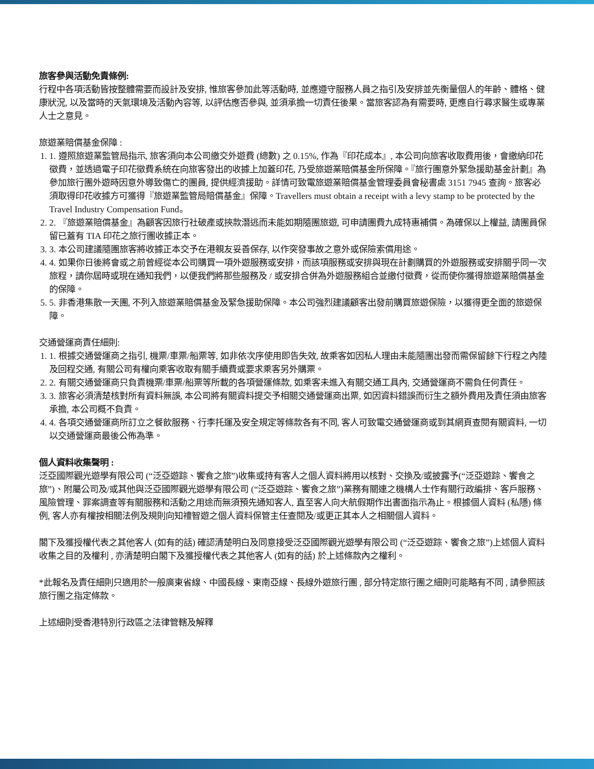旅客參與活動免責條例:
行程中各項活動皆按整體需要而設計及安排, 惟旅客參加此等活動時, 並應遵守服務人員之指引及安排並先衡量個人的年齡、體格、健康狀況, 以及當時的天氣環境及活動內容等, 以評估應否參與, 並須承擔一切責任後果。當旅客認為有需要時, 更應自行尋求醫生或專業人士之意見。
旅遊業賠償基金保障 :
1. 1. 遵照旅遊業監管局指示, 旅客須向本公司繳交外遊費 (總數) 之 0.15%, 作為『印花成本』, 本公司向旅客收取費用後，會繳納印花徵費，並透過電子印花徵費系統在向旅客發出的收據上加蓋印花, 乃受旅遊業賠償基金所保障。『旅行團意外緊急援助基金計劃』為參加旅行團外遊時因意外導致傷亡的團員, 提供經濟援助。詳情可致電旅遊業賠償基金管理委員會秘書處 3151 7945 查詢。旅客必須取得印花收據方可獲得『旅遊業監管局賠償基金』保障。Travellers must obtain a receipt with a levy stamp to be protected by the Travel Industry Compensation Fund。
2. 2. 『旅遊業賠償基金』為顧客因旅行社破產或挾款潛逃而未能如期隨團旅遊, 可申請團費九成特惠補償。為確保以上權益, 請團員保留已蓋有 TIA 印花之旅行團收據正本。
3. 3. 本公司建議隨團旅客將收據正本交予在港親友妥善保存, 以作突發事故之意外或保險索償用途。
4. 4. 如果你日後將會或之前曾經從本公司購買一項外遊服務或安排，而該項服務或安排與現在計劃購買的外遊服務或安排關乎同一次旅程，請你屆時或現在通知我們，以便我們將那些服務及 / 或安排合併為外遊服務組合並繳付徵費，從而使你獲得旅遊業賠償基金的保障。
5. 5. 非香港集散一天團, 不列入旅遊業賠償基金及緊急援助保障。本公司強烈建議顧客出發前購買旅遊保險，以獲得更全面的旅遊保障。
交通營運商責任細則:
1. 1. 根據交通營運商之指引, 機票/車票/船票等, 如非依次序使用即告失效, 故乘客如因私人理由未能隨團出發而需保留餘下行程之內陸及回程交通, 有關公司有權向乘客收取有關手續費或要求乘客另外購票。
2. 2. 有關交通營運商只負責機票/車票/船票等所載的各項營運條款, 如乘客未進入有關交通工具內, 交通營運商不需負任何責任。
3. 3. 旅客必須清楚核對所有資料無誤, 本公司將有關資料提交予相關交通營運商出票, 如因資料錯誤而衍生之額外費用及責任須由旅客承擔, 本公司概不負責。
4. 4. 各項交通營運商所訂立之餐飲服務、行李托運及安全規定等條款各有不同, 客人可致電交通營運商或到其網頁查閱有關資料, 一切以交通營運商最後公佈為準。
個人資料收集聲明 :
泛亞國際觀光遊學有限公司 (“泛亞遊踪、饗食之旅”)收集或持有客人之個人資料將用以核對、交換及/或披露予(“泛亞遊踪、饗食之旅”)、附屬公司及/或其他與泛亞國際觀光遊學有限公司 (“泛亞遊踪、饗食之旅”)業務有關連之機構人士作有關行政編排、客戶服務、風險管理、罪案調查等有關服務和活動之用途而無須預先通知客人, 直至客人向大航假期作出書面指示為止。根據個人資料 (私隱) 條例, 客人亦有權按相關法例及規則向知禮智遊之個人資料保管主任查閱及/或更正其本人之相關個人資料。
閣下及獲授權代表之其他客人 (如有的話) 確認清楚明白及同意接受泛亞國際觀光遊學有限公司 (“泛亞遊踪、饗食之旅”)上述個人資料收集之目的及權利 , 亦清楚明白閣下及獲授權代表之其他客人 (如有的話) 於上述條款內之權利。
*此報名及責任細則只適用於一般廣東省線、中國長線、東南亞線、長線外遊旅行團 , 部分特定旅行團之細則可能略有不同 , 請參照該旅行團之指定條款。
上述細則受香港特別行政區之法律管轄及解釋